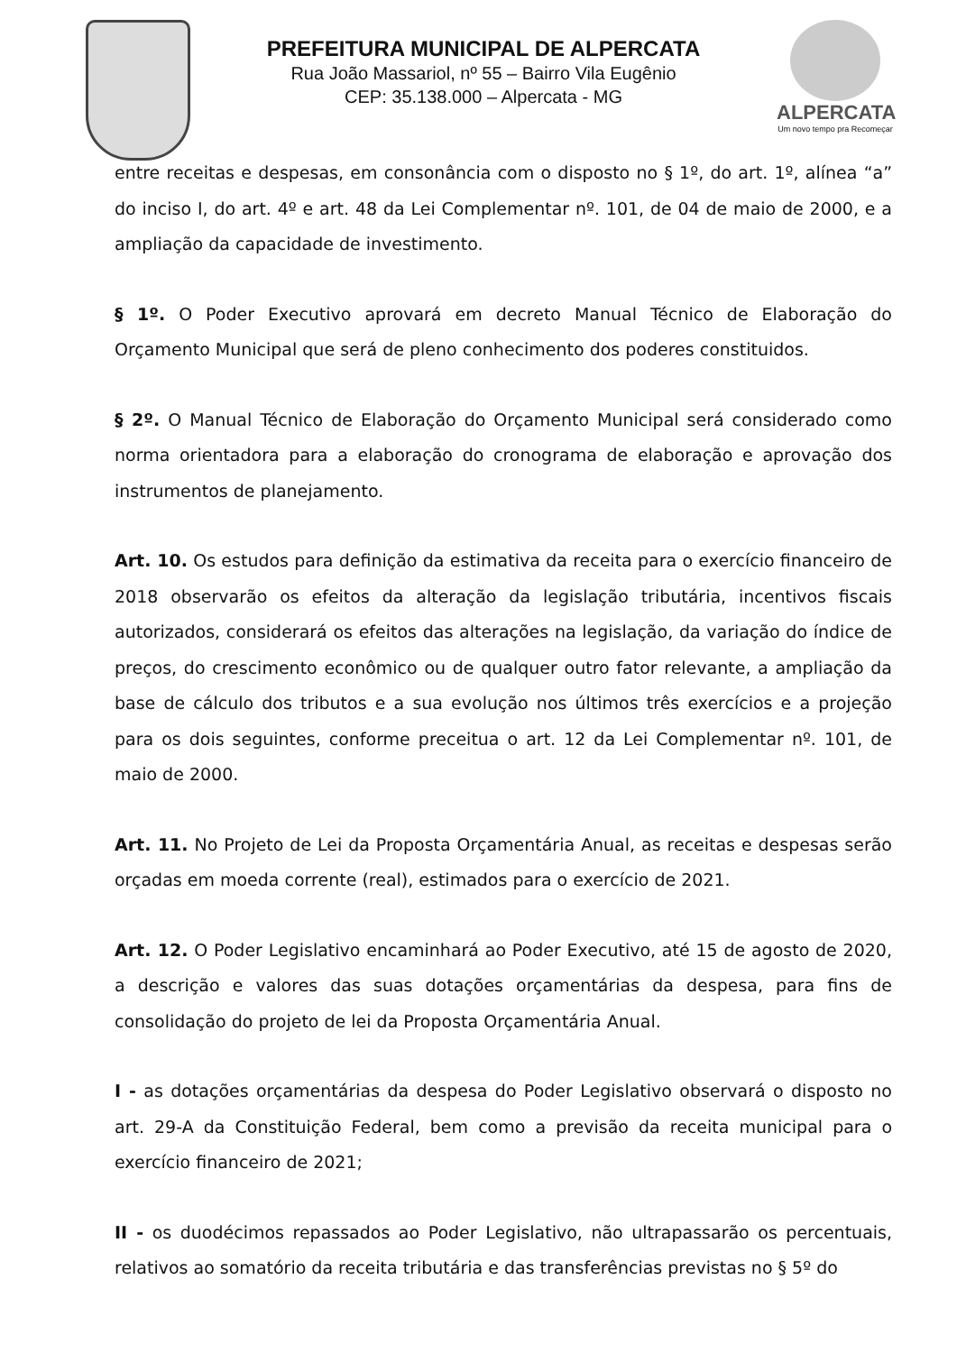PREFEITURA MUNICIPAL DE ALPERCATA
Rua João Massariol, nº 55 – Bairro Vila Eugênio
CEP: 35.138.000 – Alpercata - MG
ALPERCATA
Um novo tempo pra Recomeçar
entre receitas e despesas, em consonância com o disposto no § 1º, do art. 1º, alínea “a” do inciso I, do art. 4º e art. 48 da Lei Complementar nº. 101, de 04 de maio de 2000, e a ampliação da capacidade de investimento.
§ 1º. O Poder Executivo aprovará em decreto Manual Técnico de Elaboração do Orçamento Municipal que será de pleno conhecimento dos poderes constituidos.
§ 2º. O Manual Técnico de Elaboração do Orçamento Municipal será considerado como norma orientadora para a elaboração do cronograma de elaboração e aprovação dos instrumentos de planejamento.
Art. 10. Os estudos para definição da estimativa da receita para o exercício financeiro de 2018 observarão os efeitos da alteração da legislação tributária, incentivos fiscais autorizados, considerará os efeitos das alterações na legislação, da variação do índice de preços, do crescimento econômico ou de qualquer outro fator relevante, a ampliação da base de cálculo dos tributos e a sua evolução nos últimos três exercícios e a projeção para os dois seguintes, conforme preceitua o art. 12 da Lei Complementar nº. 101, de maio de 2000.
Art. 11. No Projeto de Lei da Proposta Orçamentária Anual, as receitas e despesas serão orçadas em moeda corrente (real), estimados para o exercício de 2021.
Art. 12. O Poder Legislativo encaminhará ao Poder Executivo, até 15 de agosto de 2020, a descrição e valores das suas dotações orçamentárias da despesa, para fins de consolidação do projeto de lei da Proposta Orçamentária Anual.
I - as dotações orçamentárias da despesa do Poder Legislativo observará o disposto no art. 29-A da Constituição Federal, bem como a previsão da receita municipal para o exercício financeiro de 2021;
II - os duodécimos repassados ao Poder Legislativo, não ultrapassarão os percentuais, relativos ao somatório da receita tributária e das transferências previstas no § 5º do